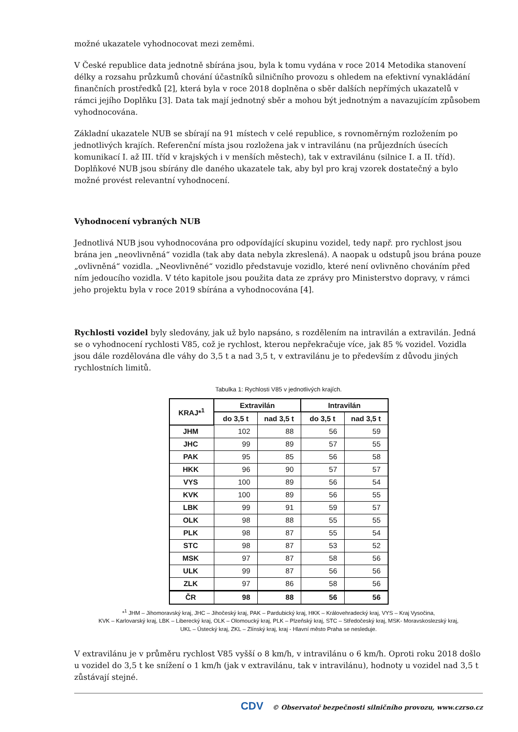možné ukazatele vyhodnocovat mezi zeměmi.
V České republice data jednotně sbírána jsou, byla k tomu vydána v roce 2014 Metodika stanovení délky a rozsahu průzkumů chování účastníků silničního provozu s ohledem na efektivní vynakládání finančních prostředků [2], která byla v roce 2018 doplněna o sběr dalších nepřímých ukazatelů v rámci jejího Doplňku [3]. Data tak mají jednotný sběr a mohou být jednotným a navazujícím způsobem vyhodnocována.
Základní ukazatele NUB se sbírají na 91 místech v celé republice, s rovnoměrným rozložením po jednotlivých krajích. Referenční místa jsou rozložena jak v intravilánu (na průjezdních úsecích komunikací I. až III. tříd v krajských i v menších městech), tak v extravilánu (silnice I. a II. tříd). Doplňkové NUB jsou sbírány dle daného ukazatele tak, aby byl pro kraj vzorek dostatečný a bylo možné provést relevantní vyhodnocení.
Vyhodnocení vybraných NUB
Jednotlivá NUB jsou vyhodnocována pro odpovídající skupinu vozidel, tedy např. pro rychlost jsou brána jen „neovlivněná“ vozidla (tak aby data nebyla zkreslená). A naopak u odstupů jsou brána pouze „ovlivněná“ vozidla. „Neovlivněné“ vozidlo představuje vozidlo, které není ovlivněno chováním před ním jedoucího vozidla. V této kapitole jsou použita data ze zprávy pro Ministerstvo dopravy, v rámci jeho projektu byla v roce 2019 sbírána a vyhodnocována [4].
Rychlosti vozidel byly sledovány, jak už bylo napsáno, s rozdělením na intravilán a extravilán. Jedná se o vyhodnocení rychlosti V85, což je rychlost, kterou nepřekračuje více, jak 85 % vozidel. Vozidla jsou dále rozdělována dle váhy do 3,5 t a nad 3,5 t, v extravilánu je to především z důvodu jiných rychlostních limitů.
Tabulka 1: Rychlosti V85 v jednotlivých krajích.
| KRAJ*<sup>1</sup> | Extravilán | | Intravilán | |
| --- | --- | --- | --- | --- |
| | do 3,5 t | nad 3,5 t | do 3,5 t | nad 3,5 t |
| JHM | 102 | 88 | 56 | 59 |
| JHC | 99 | 89 | 57 | 55 |
| PAK | 95 | 85 | 56 | 58 |
| HKK | 96 | 90 | 57 | 57 |
| VYS | 100 | 89 | 56 | 54 |
| KVK | 100 | 89 | 56 | 55 |
| LBK | 99 | 91 | 59 | 57 |
| OLK | 98 | 88 | 55 | 55 |
| PLK | 98 | 87 | 55 | 54 |
| STC | 98 | 87 | 53 | 52 |
| MSK | 97 | 87 | 58 | 56 |
| ULK | 99 | 87 | 56 | 56 |
| ZLK | 97 | 86 | 58 | 56 |
| ČR | 98 | 88 | 56 | 56 |
*<sup>1</sup> JHM – Jihomoravský kraj, JHC – Jihočeský kraj, PAK – Pardubický kraj, HKK – Královehradecký kraj, VYS – Kraj Vysočina,
KVK – Karlovarský kraj, LBK – Liberecký kraj, OLK – Olomoucký kraj, PLK – Plzeňský kraj, STC – Středočeský kraj, MSK- Moravskoslezský kraj,
UKL – Ústecký kraj, ZKL – Zlínský kraj, kraj - Hlavní město Praha se nesleduje.
V extravilánu je v průměru rychlost V85 vyšší o 8 km/h, v intravilánu o 6 km/h. Oproti roku 2018 došlo u vozidel do 3,5 t ke snížení o 1 km/h (jak v extravilánu, tak v intravilánu), hodnoty u vozidel nad 3,5 t zůstávají stejné.
CDV © Observatoř bezpečnosti silničního provozu, www.czrso.cz